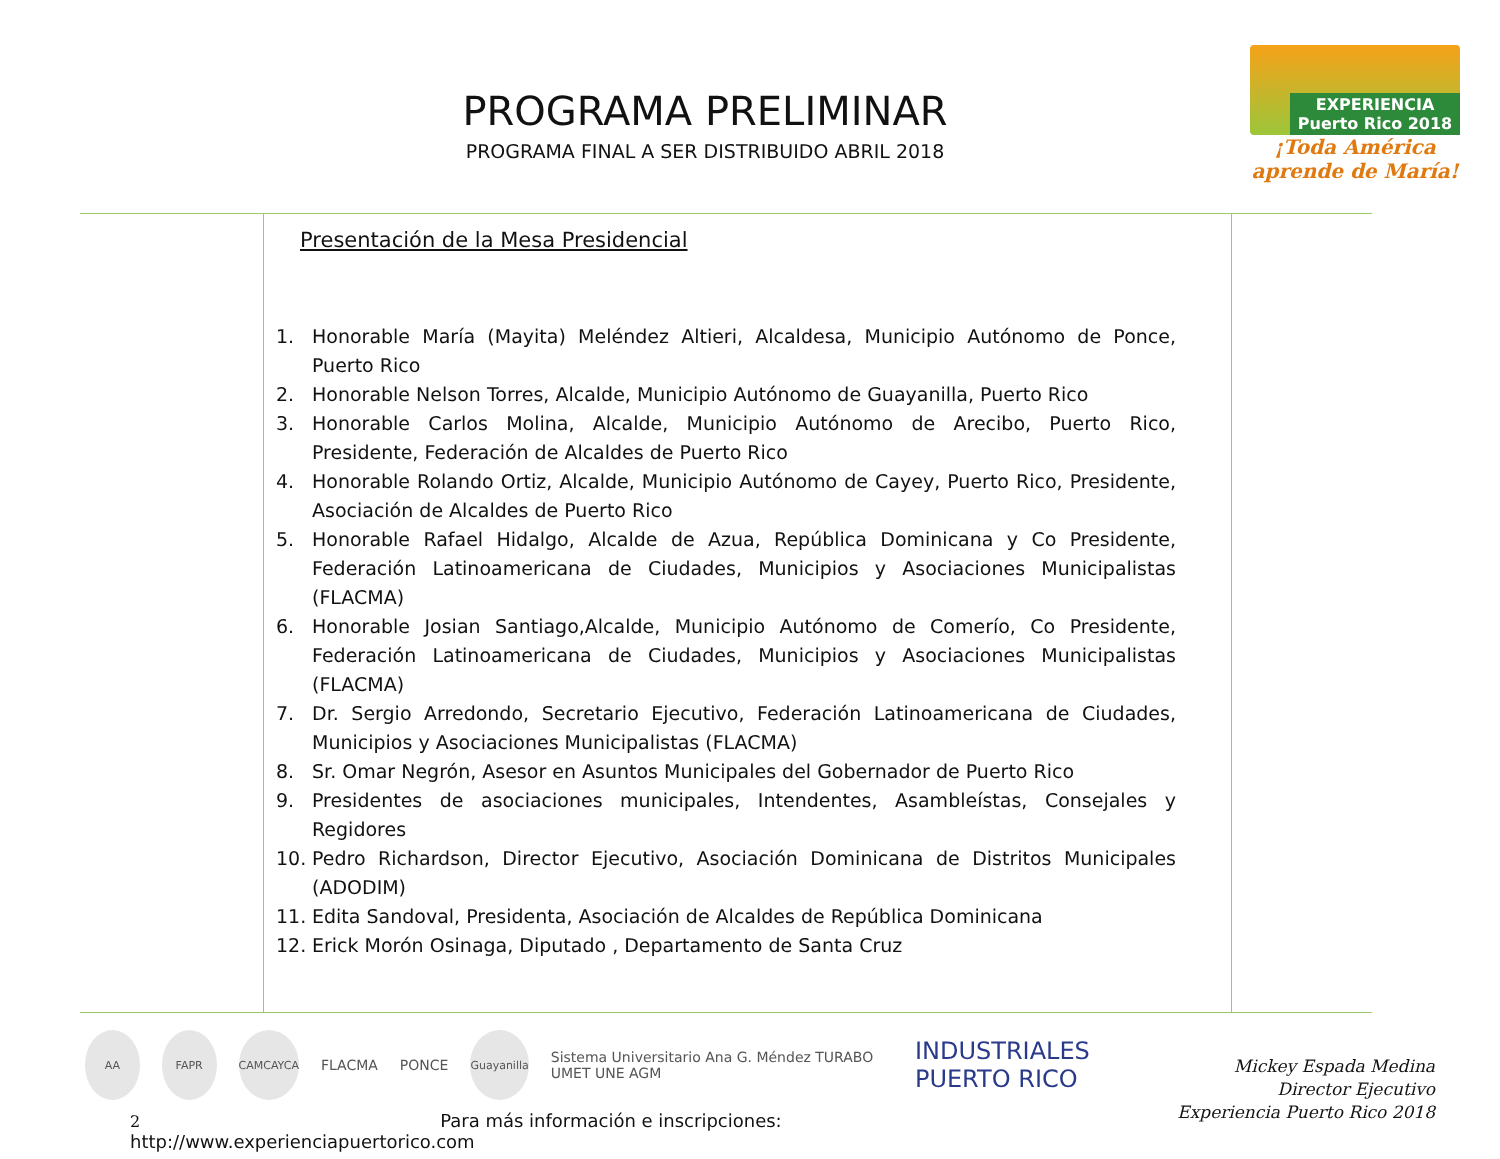PROGRAMA PRELIMINAR
PROGRAMA FINAL A SER DISTRIBUIDO ABRIL 2018
EXPERIENCIA
Puerto Rico 2018
¡Toda América aprende de María!
Presentación de la Mesa Presidencial
1. Honorable María (Mayita) Meléndez Altieri, Alcaldesa, Municipio Autónomo de Ponce, Puerto Rico
2. Honorable Nelson Torres, Alcalde, Municipio Autónomo de Guayanilla, Puerto Rico
3. Honorable Carlos Molina, Alcalde, Municipio Autónomo de Arecibo, Puerto Rico, Presidente, Federación de Alcaldes de Puerto Rico
4. Honorable Rolando Ortiz, Alcalde, Municipio Autónomo de Cayey, Puerto Rico, Presidente, Asociación de Alcaldes de Puerto Rico
5. Honorable Rafael Hidalgo, Alcalde de Azua, República Dominicana y Co Presidente, Federación Latinoamericana de Ciudades, Municipios y Asociaciones Municipalistas (FLACMA)
6. Honorable Josian Santiago,Alcalde, Municipio Autónomo de Comerío, Co Presidente, Federación Latinoamericana de Ciudades, Municipios y Asociaciones Municipalistas (FLACMA)
7. Dr. Sergio Arredondo, Secretario Ejecutivo, Federación Latinoamericana de Ciudades, Municipios y Asociaciones Municipalistas (FLACMA)
8. Sr. Omar Negrón, Asesor en Asuntos Municipales del Gobernador de Puerto Rico
9. Presidentes de asociaciones municipales, Intendentes, Asambleístas, Consejales y Regidores
10. Pedro Richardson, Director Ejecutivo, Asociación Dominicana de Distritos Municipales (ADODIM)
11. Edita Sandoval, Presidenta, Asociación de Alcaldes de República Dominicana
12. Erick Morón Osinaga, Diputado , Departamento de Santa Cruz
AA FAPR CAMCAYCA
FLACMA PONCE
Guayanilla
Sistema Universitario Ana G. Méndez TURABO UMET UNE AGM INDUSTRIALES PUERTO RICO
Mickey Espada Medina
Director Ejecutivo
Experiencia Puerto Rico 2018
2 Para más información e inscripciones: http://www.experienciapuertorico.com